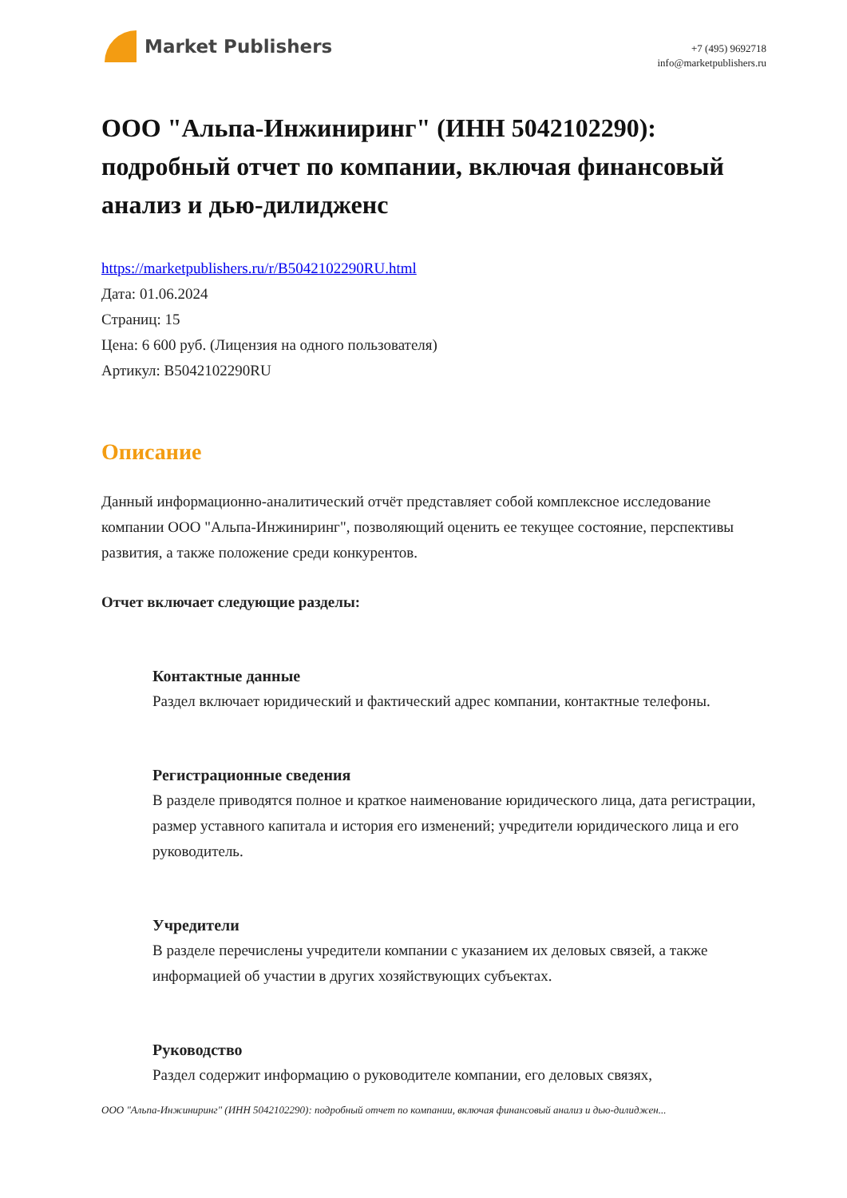Market Publishers
+7 (495) 9692718
info@marketpublishers.ru
ООО "Альпа-Инжиниринг" (ИНН 5042102290): подробный отчет по компании, включая финансовый анализ и дью-дилидженс
https://marketpublishers.ru/r/B5042102290RU.html
Дата: 01.06.2024
Страниц: 15
Цена: 6 600 руб. (Лицензия на одного пользователя)
Артикул: B5042102290RU
Описание
Данный информационно-аналитический отчёт представляет собой комплексное исследование компании ООО "Альпа-Инжиниринг", позволяющий оценить ее текущее состояние, перспективы развития, а также положение среди конкурентов.
Отчет включает следующие разделы:
Контактные данные
Раздел включает юридический и фактический адрес компании, контактные телефоны.
Регистрационные сведения
В разделе приводятся полное и краткое наименование юридического лица, дата регистрации, размер уставного капитала и история его изменений; учредители юридического лица и его руководитель.
Учредители
В разделе перечислены учредители компании с указанием их деловых связей, а также информацией об участии в других хозяйствующих субъектах.
Руководство
Раздел содержит информацию о руководителе компании, его деловых связях,
ООО "Альпа-Инжиниринг" (ИНН 5042102290): подробный отчет по компании, включая финансовый анализ и дью-дилиджен...